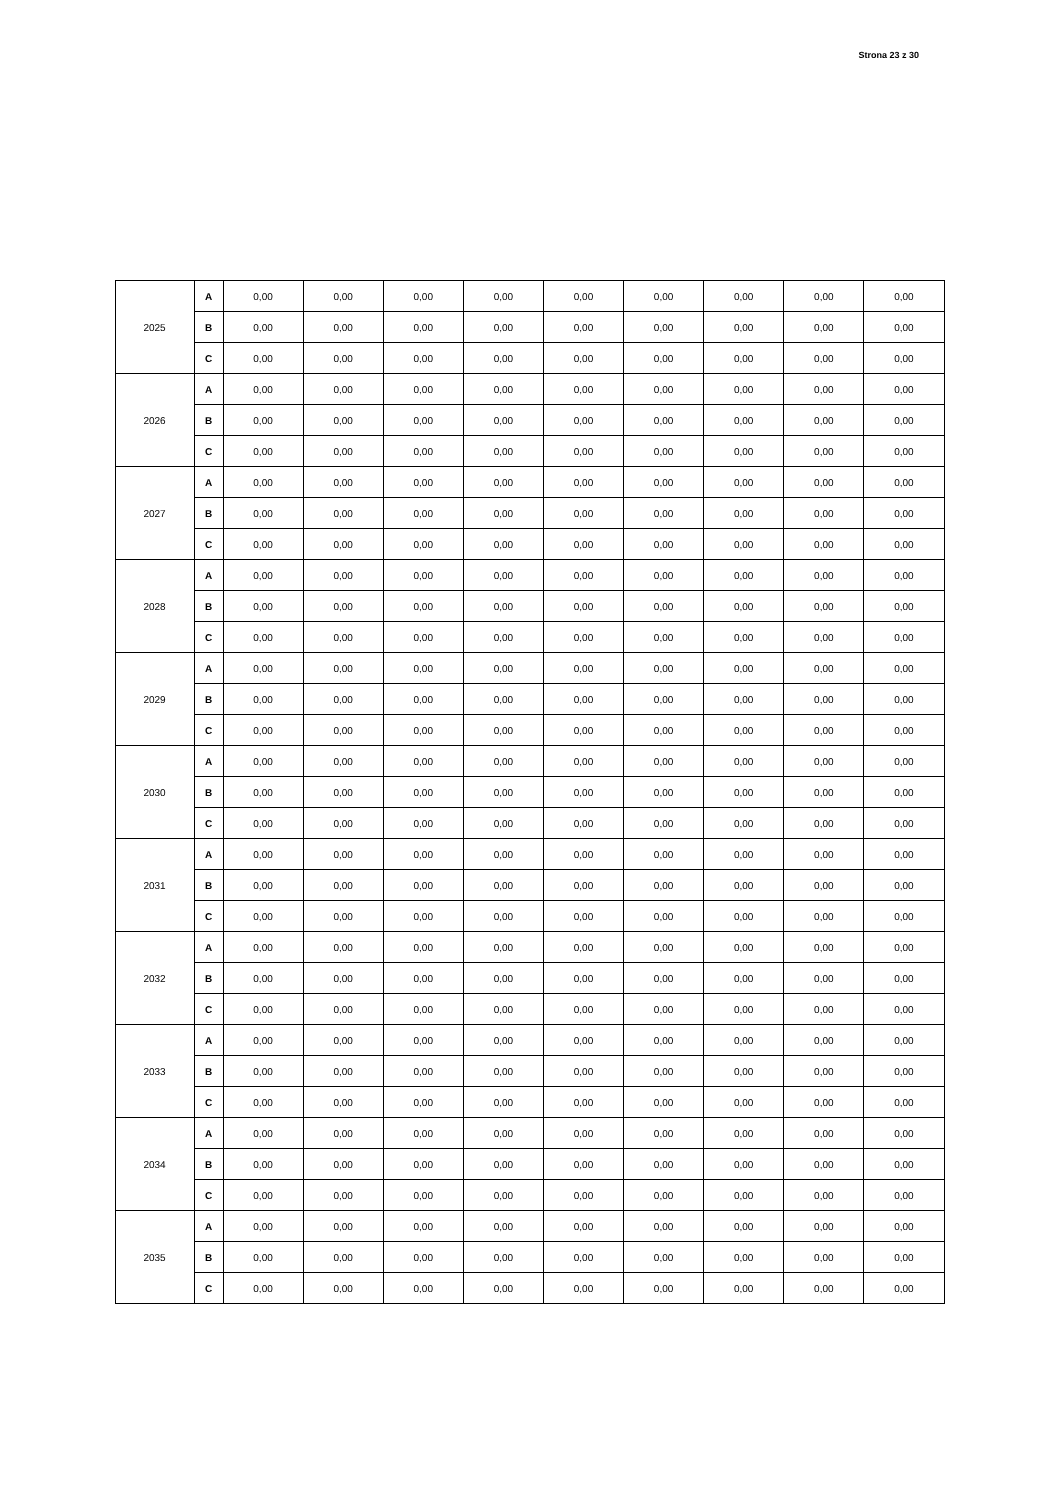Strona 23 z 30
| 2025 | A | 0,00 | 0,00 | 0,00 | 0,00 | 0,00 | 0,00 | 0,00 | 0,00 | 0,00 |
| | B | 0,00 | 0,00 | 0,00 | 0,00 | 0,00 | 0,00 | 0,00 | 0,00 | 0,00 |
| | C | 0,00 | 0,00 | 0,00 | 0,00 | 0,00 | 0,00 | 0,00 | 0,00 | 0,00 |
| 2026 | A | 0,00 | 0,00 | 0,00 | 0,00 | 0,00 | 0,00 | 0,00 | 0,00 | 0,00 |
| | B | 0,00 | 0,00 | 0,00 | 0,00 | 0,00 | 0,00 | 0,00 | 0,00 | 0,00 |
| | C | 0,00 | 0,00 | 0,00 | 0,00 | 0,00 | 0,00 | 0,00 | 0,00 | 0,00 |
| 2027 | A | 0,00 | 0,00 | 0,00 | 0,00 | 0,00 | 0,00 | 0,00 | 0,00 | 0,00 |
| | B | 0,00 | 0,00 | 0,00 | 0,00 | 0,00 | 0,00 | 0,00 | 0,00 | 0,00 |
| | C | 0,00 | 0,00 | 0,00 | 0,00 | 0,00 | 0,00 | 0,00 | 0,00 | 0,00 |
| 2028 | A | 0,00 | 0,00 | 0,00 | 0,00 | 0,00 | 0,00 | 0,00 | 0,00 | 0,00 |
| | B | 0,00 | 0,00 | 0,00 | 0,00 | 0,00 | 0,00 | 0,00 | 0,00 | 0,00 |
| | C | 0,00 | 0,00 | 0,00 | 0,00 | 0,00 | 0,00 | 0,00 | 0,00 | 0,00 |
| 2029 | A | 0,00 | 0,00 | 0,00 | 0,00 | 0,00 | 0,00 | 0,00 | 0,00 | 0,00 |
| | B | 0,00 | 0,00 | 0,00 | 0,00 | 0,00 | 0,00 | 0,00 | 0,00 | 0,00 |
| | C | 0,00 | 0,00 | 0,00 | 0,00 | 0,00 | 0,00 | 0,00 | 0,00 | 0,00 |
| 2030 | A | 0,00 | 0,00 | 0,00 | 0,00 | 0,00 | 0,00 | 0,00 | 0,00 | 0,00 |
| | B | 0,00 | 0,00 | 0,00 | 0,00 | 0,00 | 0,00 | 0,00 | 0,00 | 0,00 |
| | C | 0,00 | 0,00 | 0,00 | 0,00 | 0,00 | 0,00 | 0,00 | 0,00 | 0,00 |
| 2031 | A | 0,00 | 0,00 | 0,00 | 0,00 | 0,00 | 0,00 | 0,00 | 0,00 | 0,00 |
| | B | 0,00 | 0,00 | 0,00 | 0,00 | 0,00 | 0,00 | 0,00 | 0,00 | 0,00 |
| | C | 0,00 | 0,00 | 0,00 | 0,00 | 0,00 | 0,00 | 0,00 | 0,00 | 0,00 |
| 2032 | A | 0,00 | 0,00 | 0,00 | 0,00 | 0,00 | 0,00 | 0,00 | 0,00 | 0,00 |
| | B | 0,00 | 0,00 | 0,00 | 0,00 | 0,00 | 0,00 | 0,00 | 0,00 | 0,00 |
| | C | 0,00 | 0,00 | 0,00 | 0,00 | 0,00 | 0,00 | 0,00 | 0,00 | 0,00 |
| 2033 | A | 0,00 | 0,00 | 0,00 | 0,00 | 0,00 | 0,00 | 0,00 | 0,00 | 0,00 |
| | B | 0,00 | 0,00 | 0,00 | 0,00 | 0,00 | 0,00 | 0,00 | 0,00 | 0,00 |
| | C | 0,00 | 0,00 | 0,00 | 0,00 | 0,00 | 0,00 | 0,00 | 0,00 | 0,00 |
| 2034 | A | 0,00 | 0,00 | 0,00 | 0,00 | 0,00 | 0,00 | 0,00 | 0,00 | 0,00 |
| | B | 0,00 | 0,00 | 0,00 | 0,00 | 0,00 | 0,00 | 0,00 | 0,00 | 0,00 |
| | C | 0,00 | 0,00 | 0,00 | 0,00 | 0,00 | 0,00 | 0,00 | 0,00 | 0,00 |
| 2035 | A | 0,00 | 0,00 | 0,00 | 0,00 | 0,00 | 0,00 | 0,00 | 0,00 | 0,00 |
| | B | 0,00 | 0,00 | 0,00 | 0,00 | 0,00 | 0,00 | 0,00 | 0,00 | 0,00 |
| | C | 0,00 | 0,00 | 0,00 | 0,00 | 0,00 | 0,00 | 0,00 | 0,00 | 0,00 |